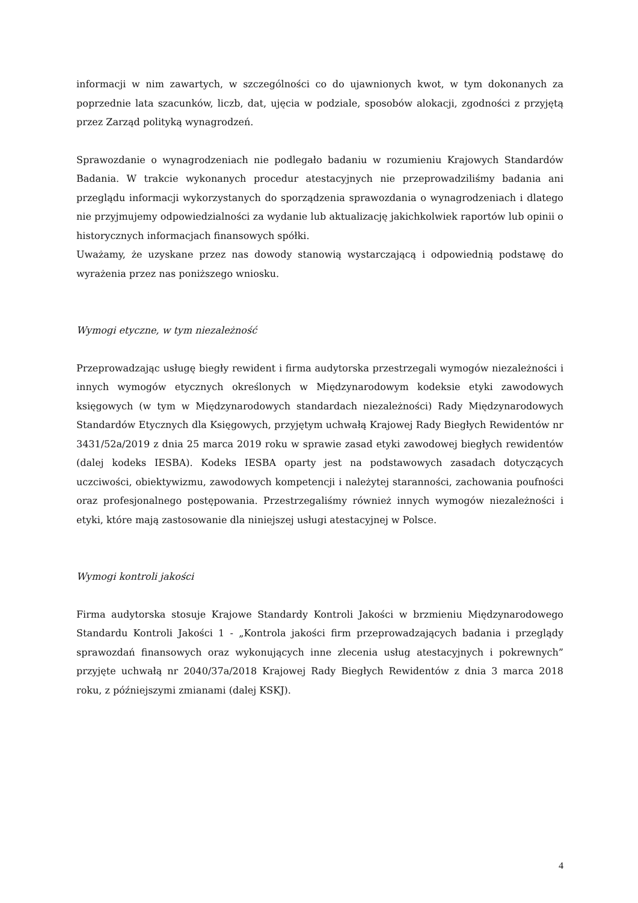informacji w nim zawartych, w szczególności co do ujawnionych kwot, w tym dokonanych za poprzednie lata szacunków, liczb, dat, ujęcia w podziale, sposobów alokacji, zgodności z przyjętą przez Zarząd polityką wynagrodzeń.
Sprawozdanie o wynagrodzeniach nie podlegało badaniu w rozumieniu Krajowych Standardów Badania. W trakcie wykonanych procedur atestacyjnych nie przeprowadziliśmy badania ani przeglądu informacji wykorzystanych do sporządzenia sprawozdania o wynagrodzeniach i dlatego nie przyjmujemy odpowiedzialności za wydanie lub aktualizację jakichkolwiek raportów lub opinii o historycznych informacjach finansowych spółki.
Uważamy, że uzyskane przez nas dowody stanowią wystarczającą i odpowiednią podstawę do wyrażenia przez nas poniższego wniosku.
Wymogi etyczne, w tym niezależność
Przeprowadzając usługę biegły rewident i firma audytorska przestrzegali wymogów niezależności i innych wymogów etycznych określonych w Międzynarodowym kodeksie etyki zawodowych księgowych (w tym w Międzynarodowych standardach niezależności) Rady Międzynarodowych Standardów Etycznych dla Księgowych, przyjętym uchwałą Krajowej Rady Biegłych Rewidentów nr 3431/52a/2019 z dnia 25 marca 2019 roku w sprawie zasad etyki zawodowej biegłych rewidentów (dalej kodeks IESBA). Kodeks IESBA oparty jest na podstawowych zasadach dotyczących uczciwości, obiektywizmu, zawodowych kompetencji i należytej staranności, zachowania poufności oraz profesjonalnego postępowania. Przestrzegaliśmy również innych wymogów niezależności i etyki, które mają zastosowanie dla niniejszej usługi atestacyjnej w Polsce.
Wymogi kontroli jakości
Firma audytorska stosuje Krajowe Standardy Kontroli Jakości w brzmieniu Międzynarodowego Standardu Kontroli Jakości 1 - „Kontrola jakości firm przeprowadzających badania i przeglądy sprawozdań finansowych oraz wykonujących inne zlecenia usług atestacyjnych i pokrewnych” przyjęte uchwałą nr 2040/37a/2018 Krajowej Rady Biegłych Rewidentów z dnia 3 marca 2018 roku, z późniejszymi zmianami (dalej KSKJ).
4